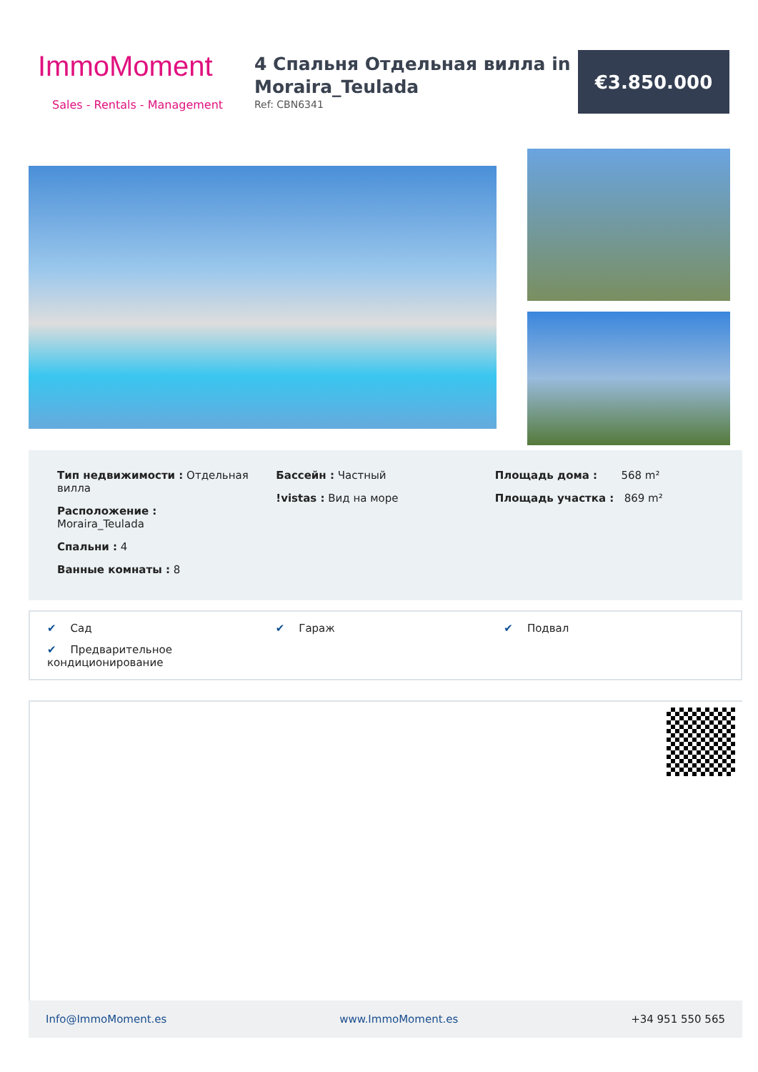ImmoMoment
Sales - Rentals - Management
4 Спальня Отдельная вилла in Moraira_Teulada
Ref: CBN6341
€3.850.000
Тип недвижимости : Отдельная вилла
Расположение :
Moraira_Teulada
Спальни : 4
Ванные комнаты : 8
Бассейн : Частный
!vistas : Вид на море
Площадь дома : 568 m²
Площадь участка : 869 m²
✔ Сад
✔ Гараж
✔ Подвал
✔ Предварительное кондиционирование
Info@ImmoMoment.es www.ImmoMoment.es +34 951 550 565